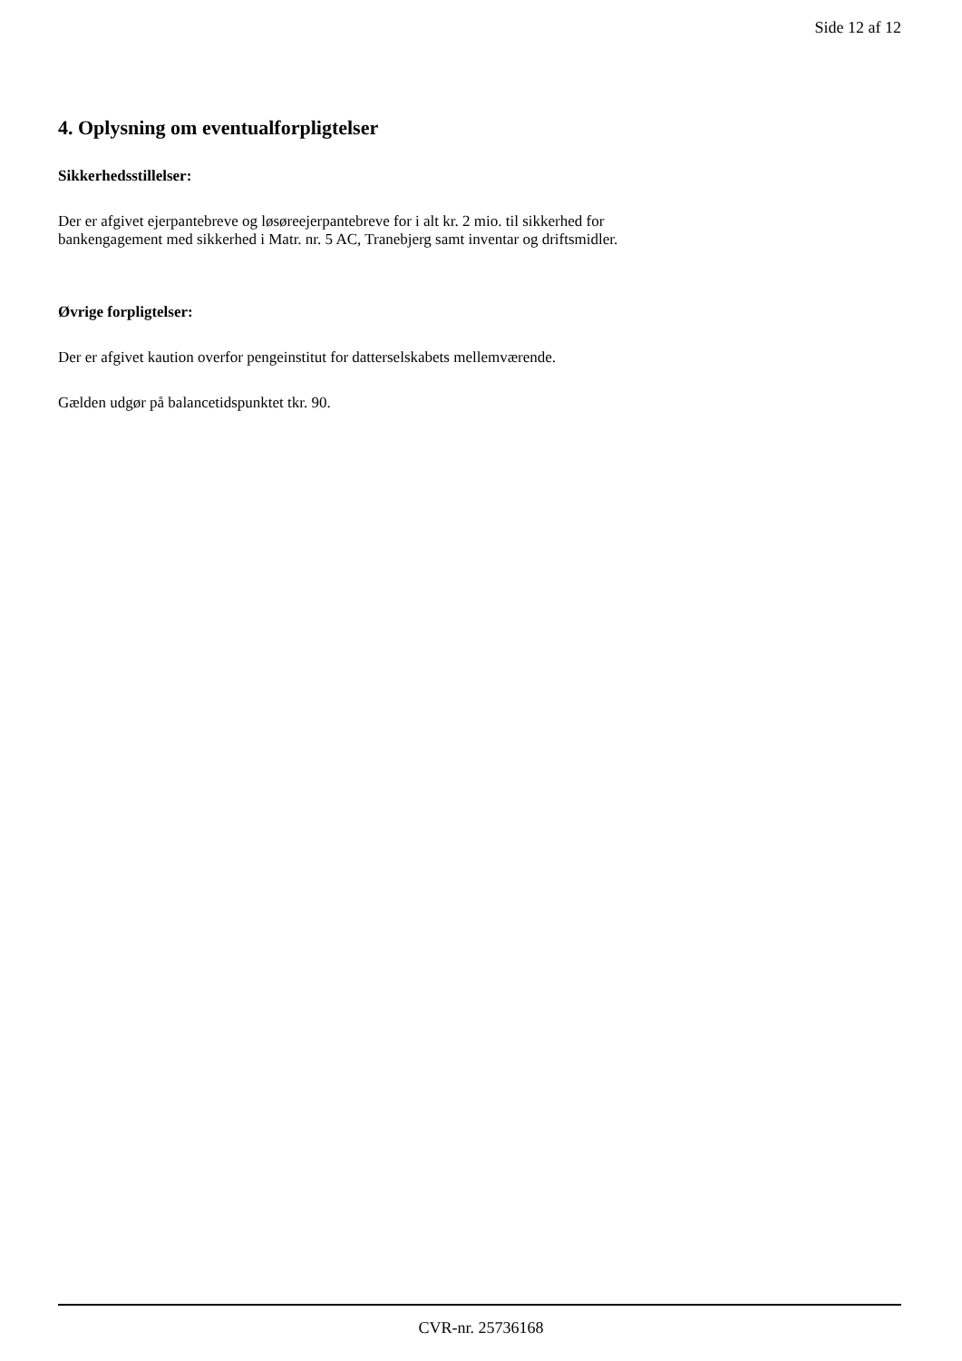Side 12 af 12
4. Oplysning om eventualforpligtelser
Sikkerhedsstillelser:
Der er afgivet ejerpantebreve og løsøreejerpantebreve for i alt kr. 2 mio. til sikkerhed for
bankengagement med sikkerhed i Matr. nr. 5 AC, Tranebjerg samt inventar og driftsmidler.
Øvrige forpligtelser:
Der er afgivet kaution overfor pengeinstitut for datterselskabets mellemværende.
Gælden udgør på balancetidspunktet tkr. 90.
CVR-nr. 25736168